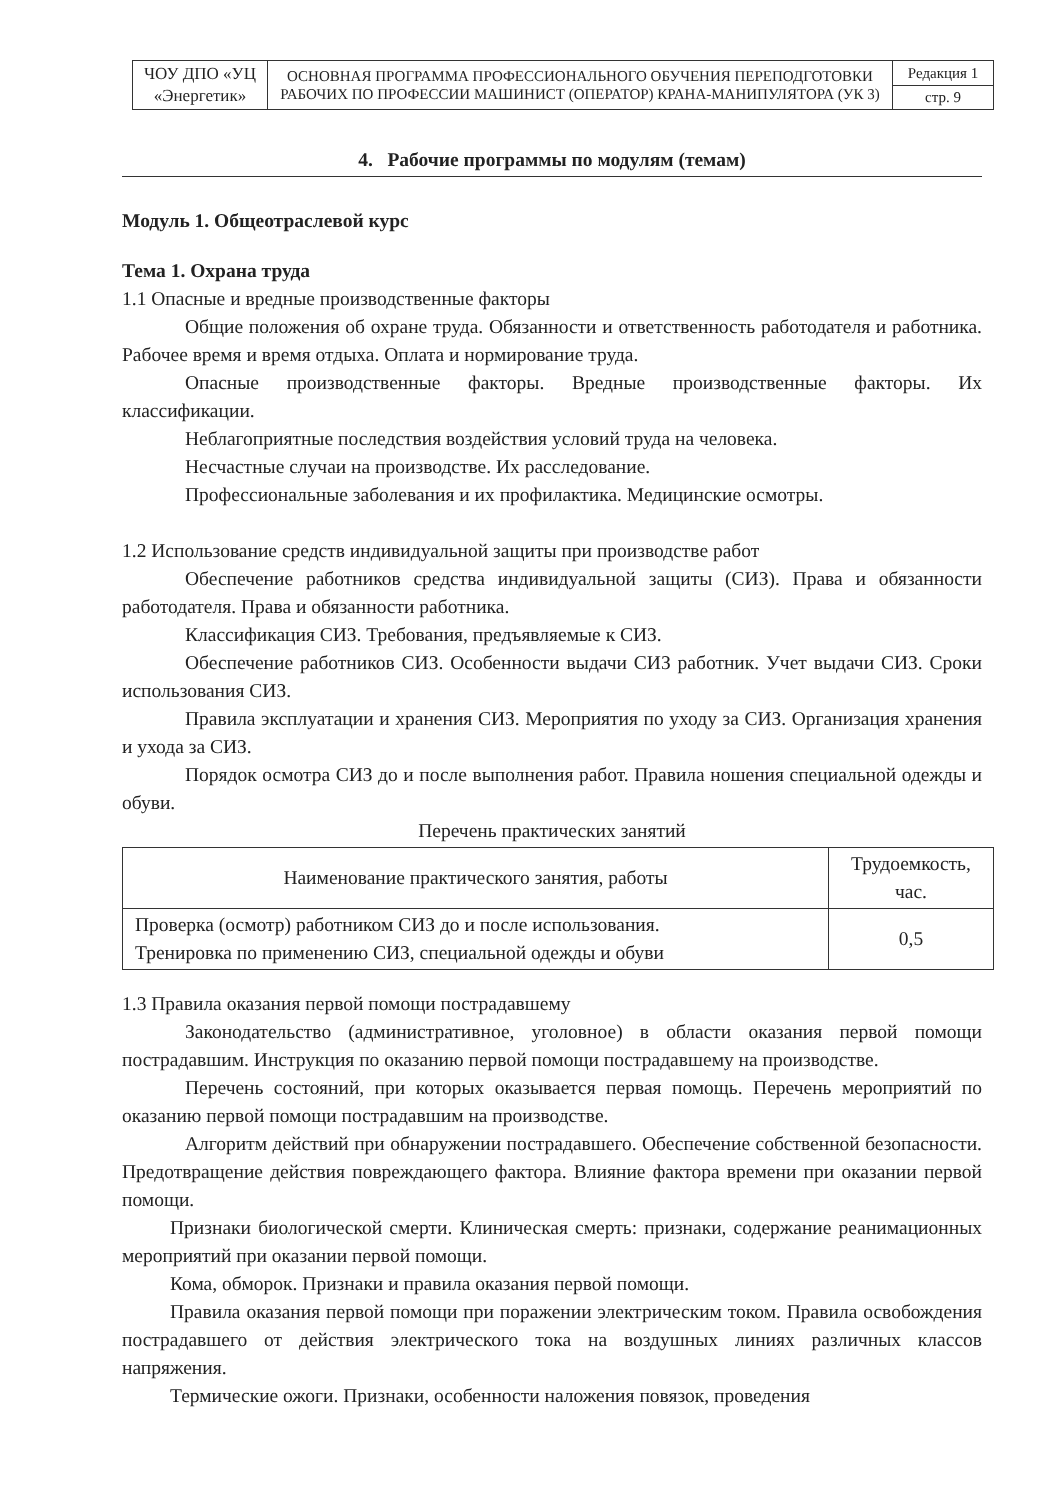| ЧОУ ДПО «УЦ «Энергетик» | ОСНОВНАЯ ПРОГРАММА ПРОФЕССИОНАЛЬНОГО ОБУЧЕНИЯ ПЕРЕПОДГОТОВКИ РАБОЧИХ ПО ПРОФЕССИИ МАШИНИСТ (ОПЕРАТОР) КРАНА-МАНИПУЛЯТОРА (УК 3) | Редакция 1 |
| | | стр. 9 |
4. Рабочие программы по модулям (темам)
Модуль 1. Общеотраслевой курс
Тема 1. Охрана труда
1.1 Опасные и вредные производственные факторы
Общие положения об охране труда. Обязанности и ответственность работодателя и работника. Рабочее время и время отдыха. Оплата и нормирование труда.
Опасные производственные факторы. Вредные производственные факторы. Их классификации.
Неблагоприятные последствия воздействия условий труда на человека.
Несчастные случаи на производстве. Их расследование.
Профессиональные заболевания и их профилактика. Медицинские осмотры.
1.2 Использование средств индивидуальной защиты при производстве работ
Обеспечение работников средства индивидуальной защиты (СИЗ). Права и обязанности работодателя. Права и обязанности работника.
Классификация СИЗ. Требования, предъявляемые к СИЗ.
Обеспечение работников СИЗ. Особенности выдачи СИЗ работник. Учет выдачи СИЗ. Сроки использования СИЗ.
Правила эксплуатации и хранения СИЗ. Мероприятия по уходу за СИЗ. Организация хранения и ухода за СИЗ.
Порядок осмотра СИЗ до и после выполнения работ. Правила ношения специальной одежды и обуви.
Перечень практических занятий
| Наименование практического занятия, работы | Трудоемкость, час. |
| --- | --- |
| Проверка (осмотр) работником СИЗ до и после использования. Тренировка по применению СИЗ, специальной одежды и обуви | 0,5 |
1.3 Правила оказания первой помощи пострадавшему
Законодательство (административное, уголовное) в области оказания первой помощи пострадавшим. Инструкция по оказанию первой помощи пострадавшему на производстве.
Перечень состояний, при которых оказывается первая помощь. Перечень мероприятий по оказанию первой помощи пострадавшим на производстве.
Алгоритм действий при обнаружении пострадавшего. Обеспечение собственной безопасности. Предотвращение действия повреждающего фактора. Влияние фактора времени при оказании первой помощи.
Признаки биологической смерти. Клиническая смерть: признаки, содержание реанимационных мероприятий при оказании первой помощи.
Кома, обморок. Признаки и правила оказания первой помощи.
Правила оказания первой помощи при поражении электрическим током. Правила освобождения пострадавшего от действия электрического тока на воздушных линиях различных классов напряжения.
Термические ожоги. Признаки, особенности наложения повязок, проведения